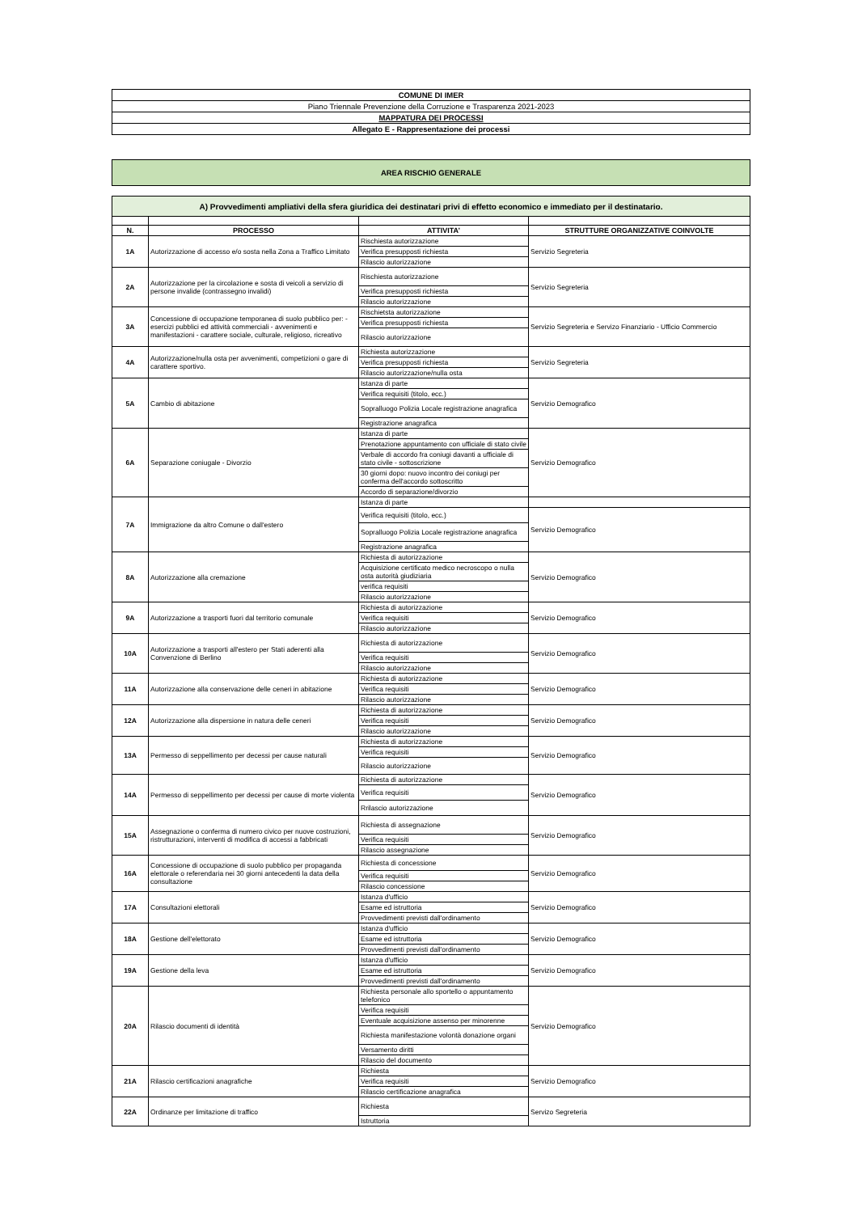| COMUNE DI IMER |
| Piano Triennale Prevenzione della Corruzione e Trasparenza 2021-2023 |
| MAPPATURA DEI PROCESSI |
| Allegato E - Rappresentazione dei processi |
AREA RISCHIO GENERALE
| A) Provvedimenti ampliativi della sfera giuridica dei destinatari privi di effetto economico e immediato per il destinatario. | | | |
| N. | PROCESSO | ATTIVITA’ | STRUTTURE ORGANIZZATIVE COINVOLTE |
| 1A | Autorizzazione di accesso e/o sosta nella Zona a Traffico Limitato | Rischiesta autorizzazione | Servizio Segreteria |
| | | Verifica presupposti richiesta | |
| | | Rilascio autorizzazione | |
| 2A | Autorizzazione per la circolazione e sosta di veicoli a servizio di persone invalide (contrassegno invalidi) | Rischiesta autorizzazione | Servizio Segreteria |
| | | Verifica presupposti richiesta | |
| | | Rilascio autorizzazione | |
| 3A | Concessione di occupazione temporanea di suolo pubblico per: - esercizi pubblici ed attività commerciali - avvenimenti e manifestazioni - carattere sociale, culturale, religioso, ricreativo | Rischietsta autorizzazione | Servizio Segreteria e Servizo Finanziario - Ufficio Commercio |
| | | Verifica presupposti richiesta | |
| | | Rilascio autorizzazione | |
| 4A | Autorizzazione/nulla osta per avvenimenti, competizioni o gare di carattere sportivo. | Richiesta autorizzazione | Servizio Segreteria |
| | | Verifica presupposti richiesta | |
| | | Rilascio autorizzazione/nulla osta | |
| 5A | Cambio di abitazione | Istanza di parte | Servizio Demografico |
| | | Verifica requisiti (titolo, ecc.) | |
| | | Sopralluogo Polizia Locale registrazione anagrafica | |
| | | Registrazione anagrafica | |
| 6A | Separazione coniugale - Divorzio | Istanza di parte | Servizio Demografico |
| | | Prenotazione appuntamento con ufficiale di stato civile | |
| | | Verbale di accordo fra coniugi davanti a ufficiale di stato civile - sottoscrizione | |
| | | 30 giorni dopo: nuovo incontro dei coniugi per conferma dell'accordo sottoscritto | |
| | | Accordo di separazione/divorzio | |
| 7A | Immigrazione da altro Comune o dall'estero | Istanza di parte | |
| | | Verifica requisiti (titolo, ecc.) | Servizio Demografico |
| | | Sopralluogo Polizia Locale registrazione anagrafica | |
| | | Registrazione anagrafica | |
| 8A | Autorizzazione alla cremazione | Richiesta di autorizzazione | Servizio Demografico |
| | | Acquisizione certificato medico necroscopo o nulla osta autorità giudiziaria | |
| | | verifica requisiti | |
| | | Rilascio autorizzazione | |
| 9A | Autorizzazione a trasporti fuori dal territorio comunale | Richiesta di autorizzazione | Servizio Demografico |
| | | Verifica requisiti | |
| | | Rilascio autorizzazione | |
| 10A | Autorizzazione a trasporti all'estero per Stati aderenti alla Convenzione di Berlino | Richiesta di autorizzazione | Servizio Demografico |
| | | Verifica requisiti | |
| | | Rilascio autorizzazione | |
| 11A | Autorizzazione alla conservazione delle ceneri in abitazione | Richiesta di autorizzazione | Servizio Demografico |
| | | Verifica requisiti | |
| | | Rilascio autorizzazione | |
| 12A | Autorizzazione alla dispersione in natura delle ceneri | Richiesta di autorizzazione | Servizio Demografico |
| | | Verifica requisiti | |
| | | Rilascio autorizzazione | |
| 13A | Permesso di seppellimento per decessi per cause naturali | Richiesta di autorizzazione | Servizio Demografico |
| | | Verifica requisiti | |
| | | Rilascio autorizzazione | |
| 14A | Permesso di seppellimento per decessi per cause di morte violenta | Richiesta di autorizzazione | Servizio Demografico |
| | | Verifica requisiti | |
| | | Rrilascio autorizzazione | |
| 15A | Assegnazione o conferma di numero civico per nuove costruzioni, ristrutturazioni, interventi di modifica di accessi a fabbricati | Richiesta di assegnazione | Servizio Demografico |
| | | Verifica requisiti | |
| | | Rilascio assegnazione | |
| 16A | Concessione di occupazione di suolo pubblico per propaganda elettorale o referendaria nei 30 giorni antecedenti la data della consultazione | Richiesta di concessione | Servizio Demografico |
| | | Verifica requisiti | |
| | | Rilascio concessione | |
| 17A | Consultazioni elettorali | Istanza d'ufficio | Servizio Demografico |
| | | Esame ed istruttoria | |
| | | Provvedimenti previsti dall'ordinamento | |
| 18A | Gestione dell'elettorato | Istanza d'ufficio | Servizio Demografico |
| | | Esame ed istruttoria | |
| | | Provvedimenti previsti dall'ordinamento | |
| 19A | Gestione della leva | Istanza d'ufficio | Servizio Demografico |
| | | Esame ed istruttoria | |
| | | Provvedimenti previsti dall'ordinamento | |
| 20A | Rilascio documenti di identità | Richiesta personale allo sportello o appuntamento telefonico | Servizio Demografico |
| | | Verifica requisiti | |
| | | Eventuale acquisizione assenso per minorenne | |
| | | Richiesta manifestazione volontà donazione organi | |
| | | Versamento diritti | |
| | | Rilascio del documento | |
| 21A | Rilascio certificazioni anagrafiche | Richiesta | Servizio Demografico |
| | | Verifica requisiti | |
| | | Rilascio certificazione anagrafica | |
| 22A | Ordinanze per limitazione di traffico | Richiesta | Servizo Segreteria |
| | | Istruttoria | |